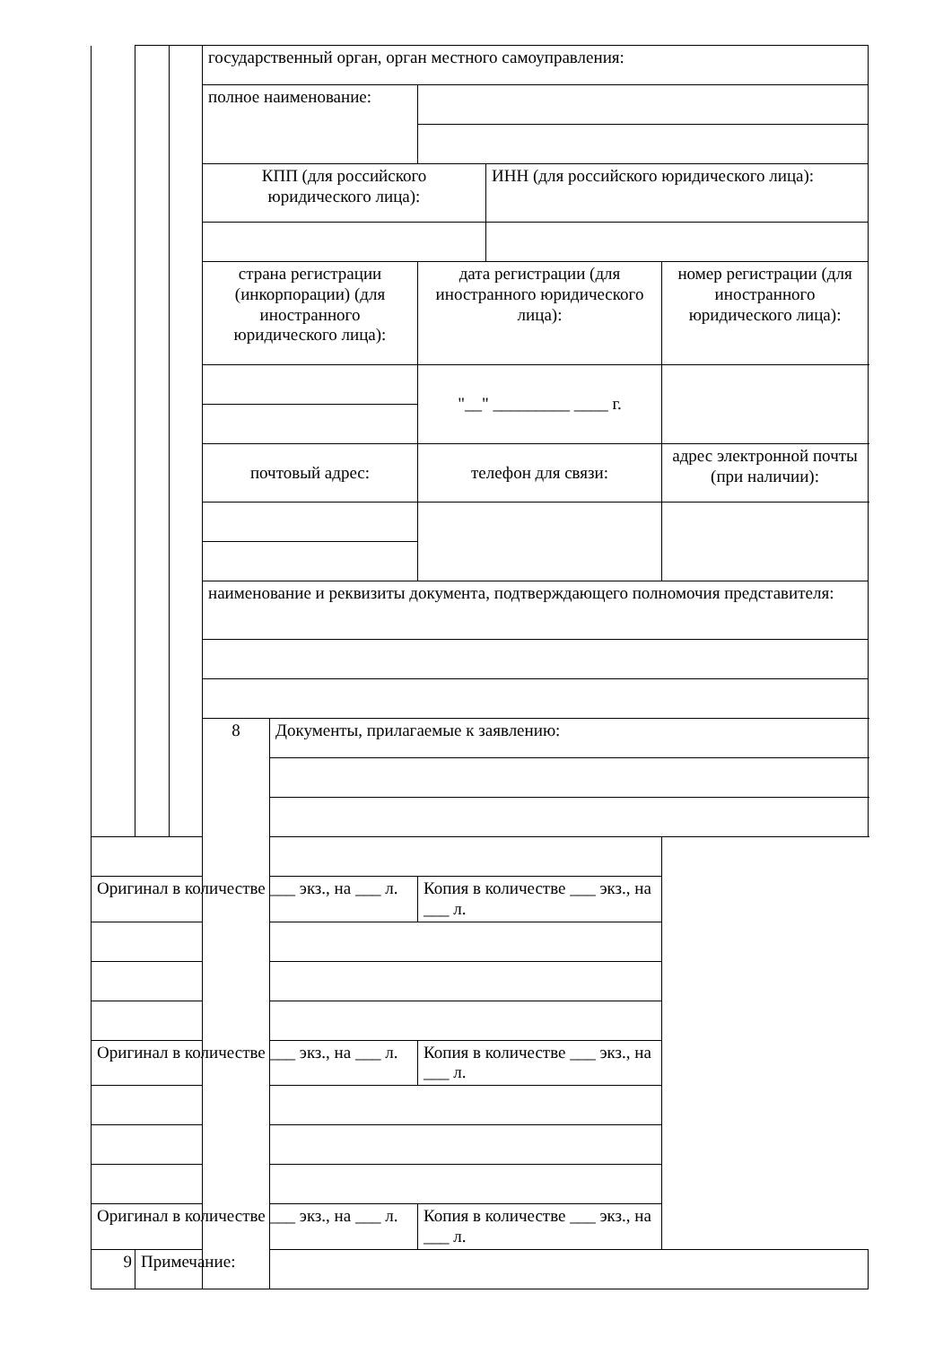| | | | государственный орган, орган местного самоуправления: | | | | |
| | | | полное наименование: | | | | |
| | | | КПП (для российского юридического лица): | | | ИНН (для российского юридического лица): | |
| | | | страна регистрации (инкорпорации) (для иностранного юридического лица): | | дата регистрации (для иностранного юридического лица): | | номер регистрации (для иностранного юридического лица): |
| | | | | | "__" _________ ____ г. | | |
| | | | почтовый адрес: | | телефон для связи: | | адрес электронной почты (при наличии): |
| | | | наименование и реквизиты документа, подтверждающего полномочия представителя: | | | | |
| | | | 8 | Документы, прилагаемые к заявлению: | | | |
| Оригинал в количестве ___ экз., на ___ л. | | | | | Копия в количестве ___ экз., на ___ л. | | |
| Оригинал в количестве ___ экз., на ___ л. | | | | | Копия в количестве ___ экз., на ___ л. | | |
| Оригинал в количестве ___ экз., на ___ л. | | | | | Копия в количестве ___ экз., на ___ л. | | |
| 9 | Примечание: | | | | | | |